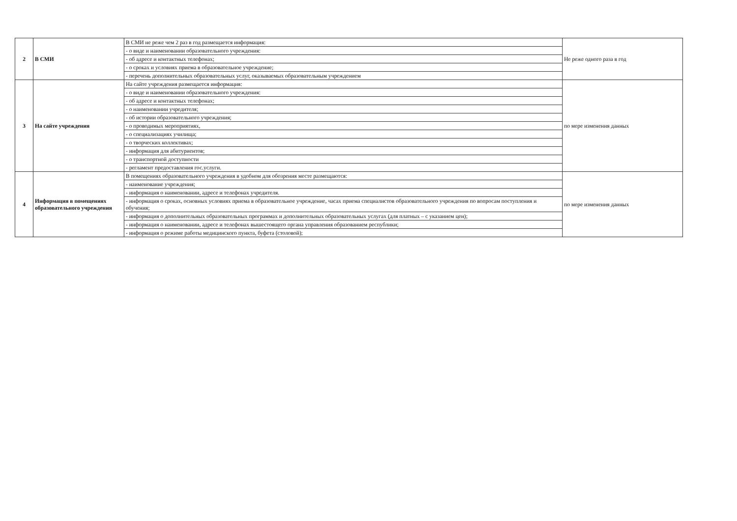| 2 | В СМИ | В СМИ не реже чем 2 раз в год размещается информация: | Не реже одного раза в год |
| | | - о виде и наименовании образовательного учреждения: | |
| | | - об адресе и контактных телефонах; | |
| | | - о сроках и условиях приема в образовательное учреждение; | |
| | | - перечень дополнительных образовательных услуг, оказываемых образовательным учреждением | |
| 3 | На сайте учреждения | На сайте учреждения размещается информация: | по мере изменения данных |
| | | - о виде и наименовании образовательного учреждения: | |
| | | - об адресе и контактных телефонах; | |
| | | - о наименовании учредителя; | |
| | | - об истории образовательного учреждения; | |
| | | - о проводимых мероприятиях, | |
| | | - о специализациях училища; | |
| | | - о творческих коллективах; | |
| | | - информация для абитуриентов; | |
| | | - о транспортной доступности | |
| | | - регламент предоставления гос.услуги. | |
| 4 | Информация в помещениях образовательного учреждения | В помещениях образовательного учреждения в удобном для обозрения месте размещаются: | по мере изменения данных |
| | | - наименование учреждения; | |
| | | - информация о наименовании, адресе и телефонах учредителя. | |
| | | - информация о сроках, основных условиях приема в образовательное учреждение, часах приема специалистов образовательного учреждения по вопросам поступления и обучения; | |
| | | - информация о дополнительных образовательных программах и дополнительных образовательных услугах (для платных – с указанием цен); | |
| | | - информация о наименовании, адресе и телефонах вышестоящего органа управления образованием республики; | |
| | | - информация о режиме работы медицинского пункта, буфета (столовой); | |